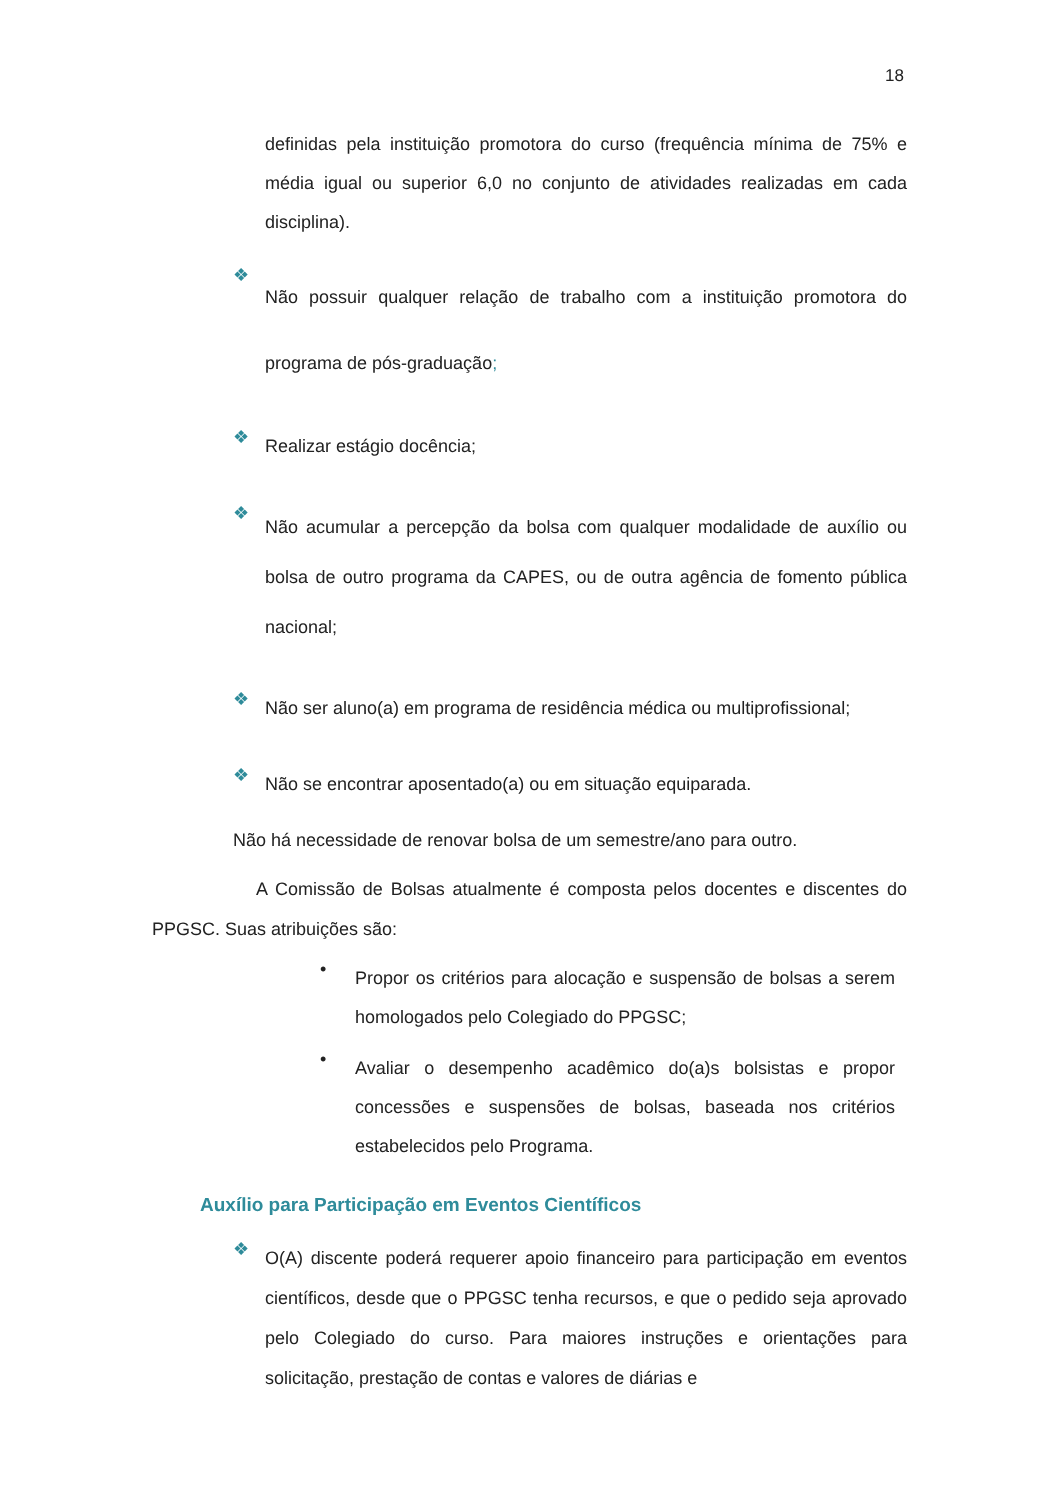18
definidas pela instituição promotora do curso (frequência mínima de 75% e média igual ou superior 6,0 no conjunto de atividades realizadas em cada disciplina).
❖ Não possuir qualquer relação de trabalho com a instituição promotora do programa de pós-graduação;
❖ Realizar estágio docência;
❖ Não acumular a percepção da bolsa com qualquer modalidade de auxílio ou bolsa de outro programa da CAPES, ou de outra agência de fomento pública nacional;
❖ Não ser aluno(a) em programa de residência médica ou multiprofissional;
❖ Não se encontrar aposentado(a) ou em situação equiparada.
Não há necessidade de renovar bolsa de um semestre/ano para outro.
A Comissão de Bolsas atualmente é composta pelos docentes e discentes do PPGSC. Suas atribuições são:
• Propor os critérios para alocação e suspensão de bolsas a serem homologados pelo Colegiado do PPGSC;
• Avaliar o desempenho acadêmico do(a)s bolsistas e propor concessões e suspensões de bolsas, baseada nos critérios estabelecidos pelo Programa.
Auxílio para Participação em Eventos Científicos
❖ O(A) discente poderá requerer apoio financeiro para participação em eventos científicos, desde que o PPGSC tenha recursos, e que o pedido seja aprovado pelo Colegiado do curso. Para maiores instruções e orientações para solicitação, prestação de contas e valores de diárias e